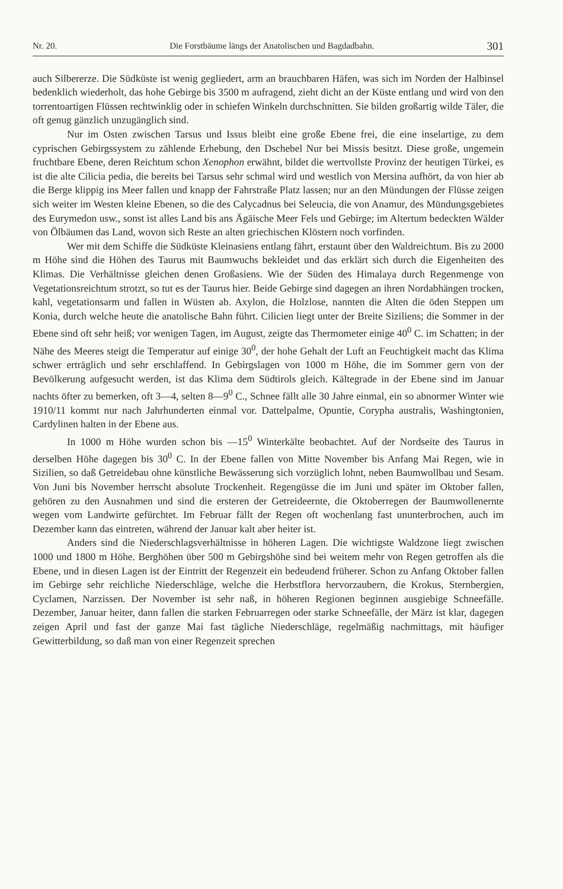Nr. 20. Die Forstbäume längs der Anatolischen und Bagdadbahn. 301
auch Silbererze. Die Südküste ist wenig gegliedert, arm an brauchbaren Häfen, was sich im Norden der Halbinsel bedenklich wiederholt, das hohe Gebirge bis 3500 m aufragend, zieht dicht an der Küste entlang und wird von den torrentoartigen Flüssen rechtwinklig oder in schiefen Winkeln durchschnitten. Sie bilden großartig wilde Täler, die oft genug gänzlich unzugänglich sind.
Nur im Osten zwischen Tarsus und Issus bleibt eine große Ebene frei, die eine inselartige, zu dem cyprischen Gebirgssystem zu zählende Erhebung, den Dschebel Nur bei Missis besitzt. Diese große, ungemein fruchtbare Ebene, deren Reichtum schon Xenophon erwähnt, bildet die wertvollste Provinz der heutigen Türkei, es ist die alte Cilicia pedia, die bereits bei Tarsus sehr schmal wird und westlich von Mersina aufhört, da von hier ab die Berge klippig ins Meer fallen und knapp der Fahrstraße Platz lassen; nur an den Mündungen der Flüsse zeigen sich weiter im Westen kleine Ebenen, so die des Calycadnus bei Seleucia, die von Anamur, des Mündungsgebietes des Eurymedon usw., sonst ist alles Land bis ans Ägäische Meer Fels und Gebirge; im Altertum bedeckten Wälder von Ölbäumen das Land, wovon sich Reste an alten griechischen Klöstern noch vorfinden.
Wer mit dem Schiffe die Südküste Kleinasiens entlang fährt, erstaunt über den Waldreichtum. Bis zu 2000 m Höhe sind die Höhen des Taurus mit Baumwuchs bekleidet und das erklärt sich durch die Eigenheiten des Klimas. Die Verhältnisse gleichen denen Großasiens. Wie der Süden des Himalaya durch Regenmenge von Vegetationsreichtum strotzt, so tut es der Taurus hier. Beide Gebirge sind dagegen an ihren Nordabhängen trocken, kahl, vegetationsarm und fallen in Wüsten ab. Axylon, die Holzlose, nannten die Alten die öden Steppen um Konia, durch welche heute die anatolische Bahn führt. Cilicien liegt unter der Breite Siziliens; die Sommer in der Ebene sind oft sehr heiß; vor wenigen Tagen, im August, zeigte das Thermometer einige 40<sup>0</sup> C. im Schatten; in der Nähe des Meeres steigt die Temperatur auf einige 30<sup>0</sup>, der hohe Gehalt der Luft an Feuchtigkeit macht das Klima schwer erträglich und sehr erschlaffend. In Gebirgslagen von 1000 m Höhe, die im Sommer gern von der Bevölkerung aufgesucht werden, ist das Klima dem Südtirols gleich. Kältegrade in der Ebene sind im Januar nachts öfter zu bemerken, oft 3—4, selten 8—9<sup>0</sup> C., Schnee fällt alle 30 Jahre einmal, ein so abnormer Winter wie 1910/11 kommt nur nach Jahrhunderten einmal vor. Dattelpalme, Opuntie, Corypha australis, Washingtonien, Cardylinen halten in der Ebene aus.
In 1000 m Höhe wurden schon bis —15<sup>0</sup> Winterkälte beobachtet. Auf der Nordseite des Taurus in derselben Höhe dagegen bis 30<sup>0</sup> C. In der Ebene fallen von Mitte November bis Anfang Mai Regen, wie in Sizilien, so daß Getreidebau ohne künstliche Bewässerung sich vorzüglich lohnt, neben Baumwollbau und Sesam. Von Juni bis November herrscht absolute Trockenheit. Regengüsse die im Juni und später im Oktober fallen, gehören zu den Ausnahmen und sind die ersteren der Getreideernte, die Oktoberregen der Baumwollenernte wegen vom Landwirte gefürchtet. Im Februar fällt der Regen oft wochenlang fast ununterbrochen, auch im Dezember kann das eintreten, während der Januar kalt aber heiter ist.
Anders sind die Niederschlagsverhältnisse in höheren Lagen. Die wichtigste Waldzone liegt zwischen 1000 und 1800 m Höhe. Berghöhen über 500 m Gebirgshöhe sind bei weitem mehr von Regen getroffen als die Ebene, und in diesen Lagen ist der Eintritt der Regenzeit ein bedeudend früherer. Schon zu Anfang Oktober fallen im Gebirge sehr reichliche Niederschläge, welche die Herbstflora hervorzaubern, die Krokus, Sternbergien, Cyclamen, Narzissen. Der November ist sehr naß, in höheren Regionen beginnen ausgiebige Schneefälle. Dezember, Januar heiter, dann fallen die starken Februarregen oder starke Schneefälle, der März ist klar, dagegen zeigen April und fast der ganze Mai fast tägliche Niederschläge, regelmäßig nachmittags, mit häufiger Gewitterbildung, so daß man von einer Regenzeit sprechen